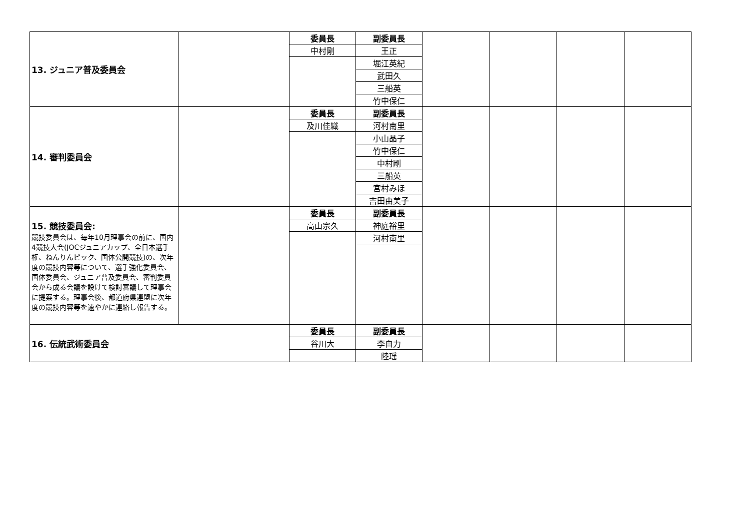| 13. ジュニア普及委員会 | | 委員長 | 副委員長 | | | | |
| | | 中村剛 | 王正 | | | | |
| | | | 堀江英紀 | | | | |
| | | | 武田久 | | | | |
| | | | 三船英 | | | | |
| | | | 竹中保仁 | | | | |
| 14. 審判委員会 | | 委員長 | 副委員長 | | | | |
| | | 及川佳織 | 河村南里 | | | | |
| | | | 小山晶子 | | | | |
| | | | 竹中保仁 | | | | |
| | | | 中村剛 | | | | |
| | | | 三船英 | | | | |
| | | | 宮村みほ | | | | |
| | | | 吉田由美子 | | | | |
| 15. 競技委員会: 競技委員会は、毎年10月理事会の前に、国内4競技大会(JOCジュニアカップ、全日本選手権、ねんりんピック、国体公開競技)の、次年度の競技内容等について、選手強化委員会、国体委員会、ジュニア普及委員会、審判委員会から成る会議を設けて検討審議して理事会に提案する。理事会後、都道府県連盟に次年度の競技内容等を速やかに連絡し報告する。 | | 委員長 | 副委員長 | | | | |
| | | 高山宗久 | 神庭裕里 | | | | |
| | | | 河村南里 | | | | |
| 16. 伝統武術委員会 | | 委員長 | 副委員長 | | | | |
| | | 谷川大 | 李自力 | | | | |
| | | | 陸瑶 | | | | |